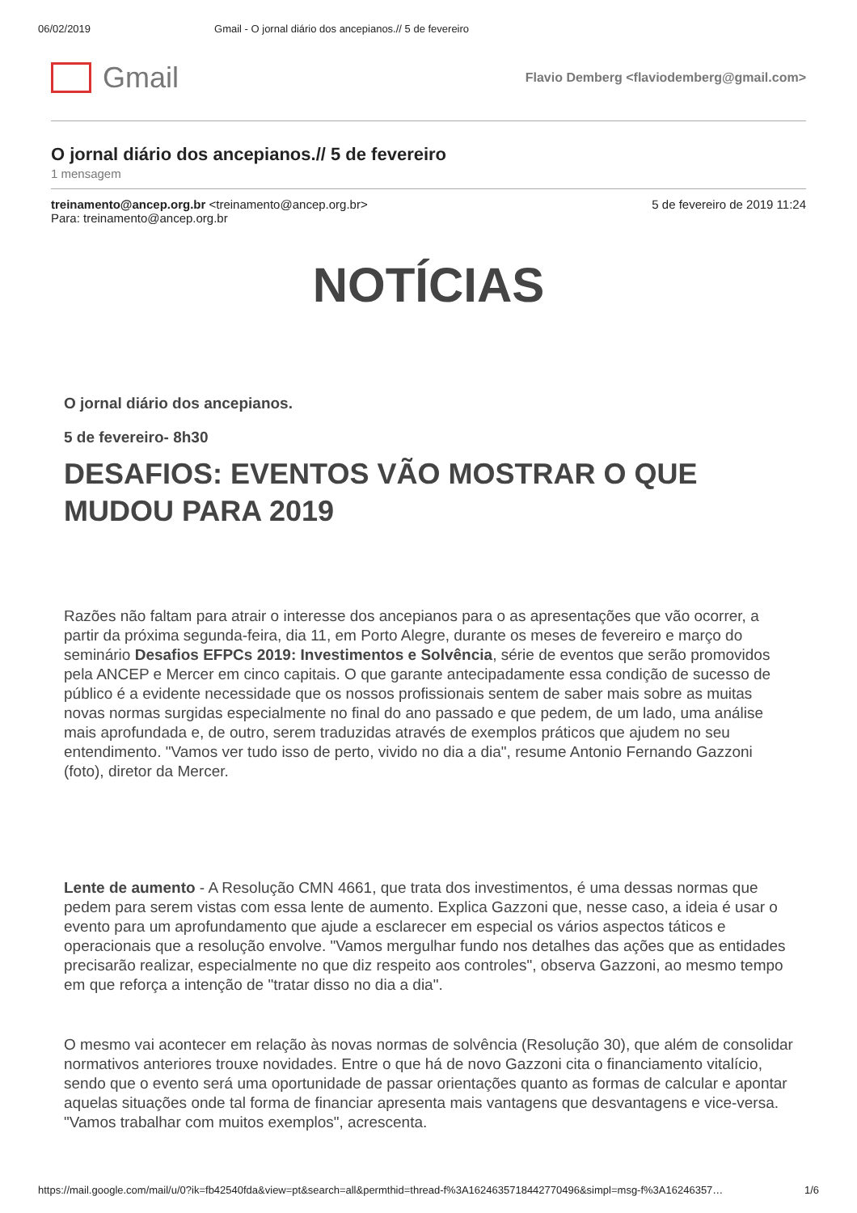06/02/2019 Gmail - O jornal diário dos ancepianos.// 5 de fevereiro
Gmail
Flavio Demberg <flaviodemberg@gmail.com>
O jornal diário dos ancepianos.// 5 de fevereiro
1 mensagem
treinamento@ancep.org.br <treinamento@ancep.org.br>
Para: treinamento@ancep.org.br
5 de fevereiro de 2019 11:24
NOTÍCIAS
O jornal diário dos ancepianos.
5 de fevereiro- 8h30
DESAFIOS: EVENTOS VÃO MOSTRAR O QUE MUDOU PARA 2019
Razões não faltam para atrair o interesse dos ancepianos para o as apresentações que vão ocorrer, a partir da próxima segunda-feira, dia 11, em Porto Alegre, durante os meses de fevereiro e março do seminário Desafios EFPCs 2019: Investimentos e Solvência, série de eventos que serão promovidos pela ANCEP e Mercer em cinco capitais. O que garante antecipadamente essa condição de sucesso de público é a evidente necessidade que os nossos profissionais sentem de saber mais sobre as muitas novas normas surgidas especialmente no final do ano passado e que pedem, de um lado, uma análise mais aprofundada e, de outro, serem traduzidas através de exemplos práticos que ajudem no seu entendimento. "Vamos ver tudo isso de perto, vivido no dia a dia", resume Antonio Fernando Gazzoni (foto), diretor da Mercer.
Lente de aumento - A Resolução CMN 4661, que trata dos investimentos, é uma dessas normas que pedem para serem vistas com essa lente de aumento. Explica Gazzoni que, nesse caso, a ideia é usar o evento para um aprofundamento que ajude a esclarecer em especial os vários aspectos táticos e operacionais que a resolução envolve. "Vamos mergulhar fundo nos detalhes das ações que as entidades precisarão realizar, especialmente no que diz respeito aos controles", observa Gazzoni, ao mesmo tempo em que reforça a intenção de "tratar disso no dia a dia".
O mesmo vai acontecer em relação às novas normas de solvência (Resolução 30), que além de consolidar normativos anteriores trouxe novidades. Entre o que há de novo Gazzoni cita o financiamento vitalício, sendo que o evento será uma oportunidade de passar orientações quanto as formas de calcular e apontar aquelas situações onde tal forma de financiar apresenta mais vantagens que desvantagens e vice-versa. "Vamos trabalhar com muitos exemplos", acrescenta.
https://mail.google.com/mail/u/0?ik=fb42540fda&view=pt&search=all&permthid=thread-f%3A1624635718442770496&simpl=msg-f%3A16246357… 1/6